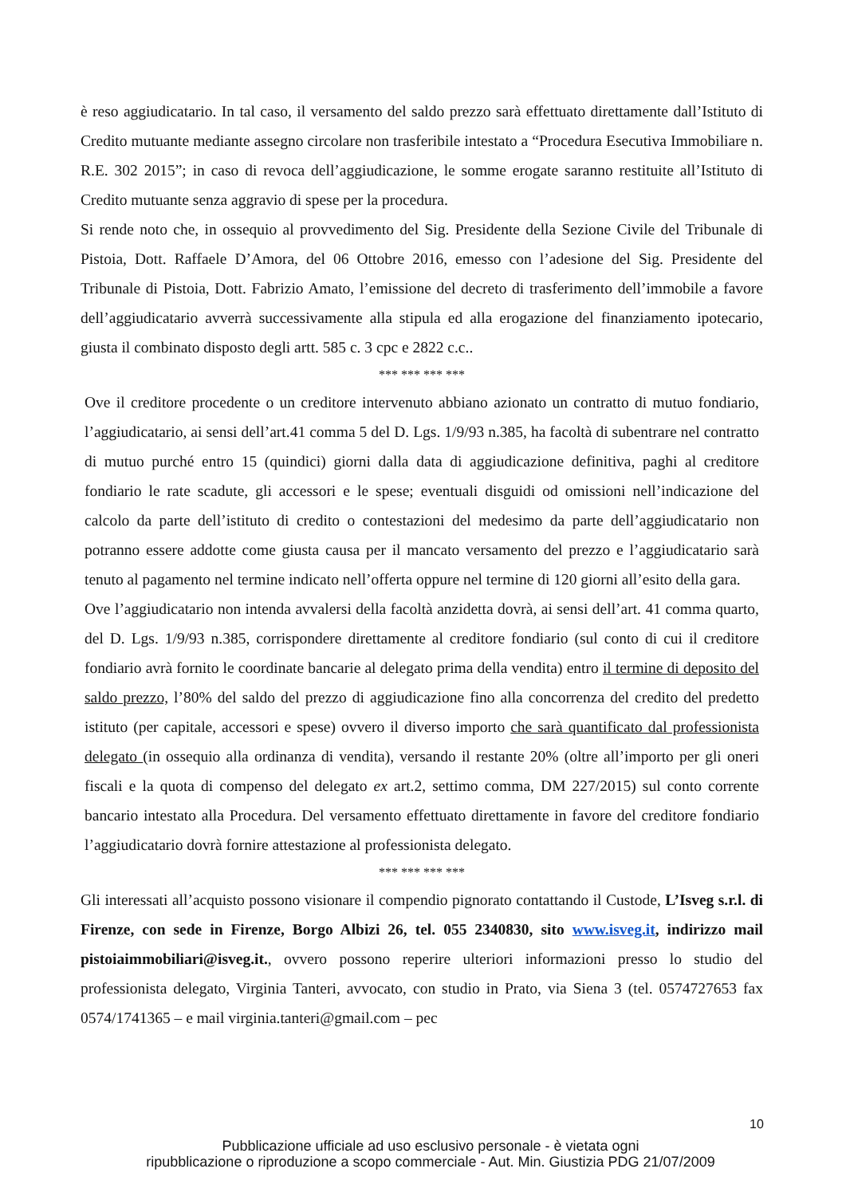è reso aggiudicatario. In tal caso, il versamento del saldo prezzo sarà effettuato direttamente dall’Istituto di Credito mutuante mediante assegno circolare non trasferibile intestato a “Procedura Esecutiva Immobiliare n. R.E. 302 2015”; in caso di revoca dell’aggiudicazione, le somme erogate saranno restituite all’Istituto di Credito mutuante senza aggravio di spese per la procedura.
Si rende noto che, in ossequio al provvedimento del Sig. Presidente della Sezione Civile del Tribunale di Pistoia, Dott. Raffaele D’Amora, del 06 Ottobre 2016, emesso con l’adesione del Sig. Presidente del Tribunale di Pistoia, Dott. Fabrizio Amato, l’emissione del decreto di trasferimento dell’immobile a favore dell’aggiudicatario avverrà successivamente alla stipula ed alla erogazione del finanziamento ipotecario, giusta il combinato disposto degli artt. 585 c. 3 cpc e 2822 c.c..
*** *** *** ***
Ove il creditore procedente o un creditore intervenuto abbiano azionato un contratto di mutuo fondiario, l’aggiudicatario, ai sensi dell’art.41 comma 5 del D. Lgs. 1/9/93 n.385, ha facoltà di subentrare nel contratto di mutuo purché entro 15 (quindici) giorni dalla data di aggiudicazione definitiva, paghi al creditore fondiario le rate scadute, gli accessori e le spese; eventuali disguidi od omissioni nell’indicazione del calcolo da parte dell’istituto di credito o contestazioni del medesimo da parte dell’aggiudicatario non potranno essere addotte come giusta causa per il mancato versamento del prezzo e l’aggiudicatario sarà tenuto al pagamento nel termine indicato nell’offerta oppure nel termine di 120 giorni all’esito della gara.
Ove l’aggiudicatario non intenda avvalersi della facoltà anzidetta dovrà, ai sensi dell’art. 41 comma quarto, del D. Lgs. 1/9/93 n.385, corrispondere direttamente al creditore fondiario (sul conto di cui il creditore fondiario avrà fornito le coordinate bancarie al delegato prima della vendita) entro il termine di deposito del saldo prezzo, l’80% del saldo del prezzo di aggiudicazione fino alla concorrenza del credito del predetto istituto (per capitale, accessori e spese) ovvero il diverso importo che sarà quantificato dal professionista delegato (in ossequio alla ordinanza di vendita), versando il restante 20% (oltre all’importo per gli oneri fiscali e la quota di compenso del delegato ex art.2, settimo comma, DM 227/2015) sul conto corrente bancario intestato alla Procedura. Del versamento effettuato direttamente in favore del creditore fondiario l’aggiudicatario dovrà fornire attestazione al professionista delegato.
*** *** *** ***
Gli interessati all’acquisto possono visionare il compendio pignorato contattando il Custode, L’Isveg s.r.l. di Firenze, con sede in Firenze, Borgo Albizi 26, tel. 055 2340830, sito www.isveg.it, indirizzo mail pistoiaimmobiliari@isveg.it., ovvero possono reperire ulteriori informazioni presso lo studio del professionista delegato, Virginia Tanteri, avvocato, con studio in Prato, via Siena 3 (tel. 0574727653 fax 0574/1741365 – e mail virginia.tanteri@gmail.com – pec
10
Pubblicazione ufficiale ad uso esclusivo personale - è vietata ogni
ripubblicazione o riproduzione a scopo commerciale - Aut. Min. Giustizia PDG 21/07/2009